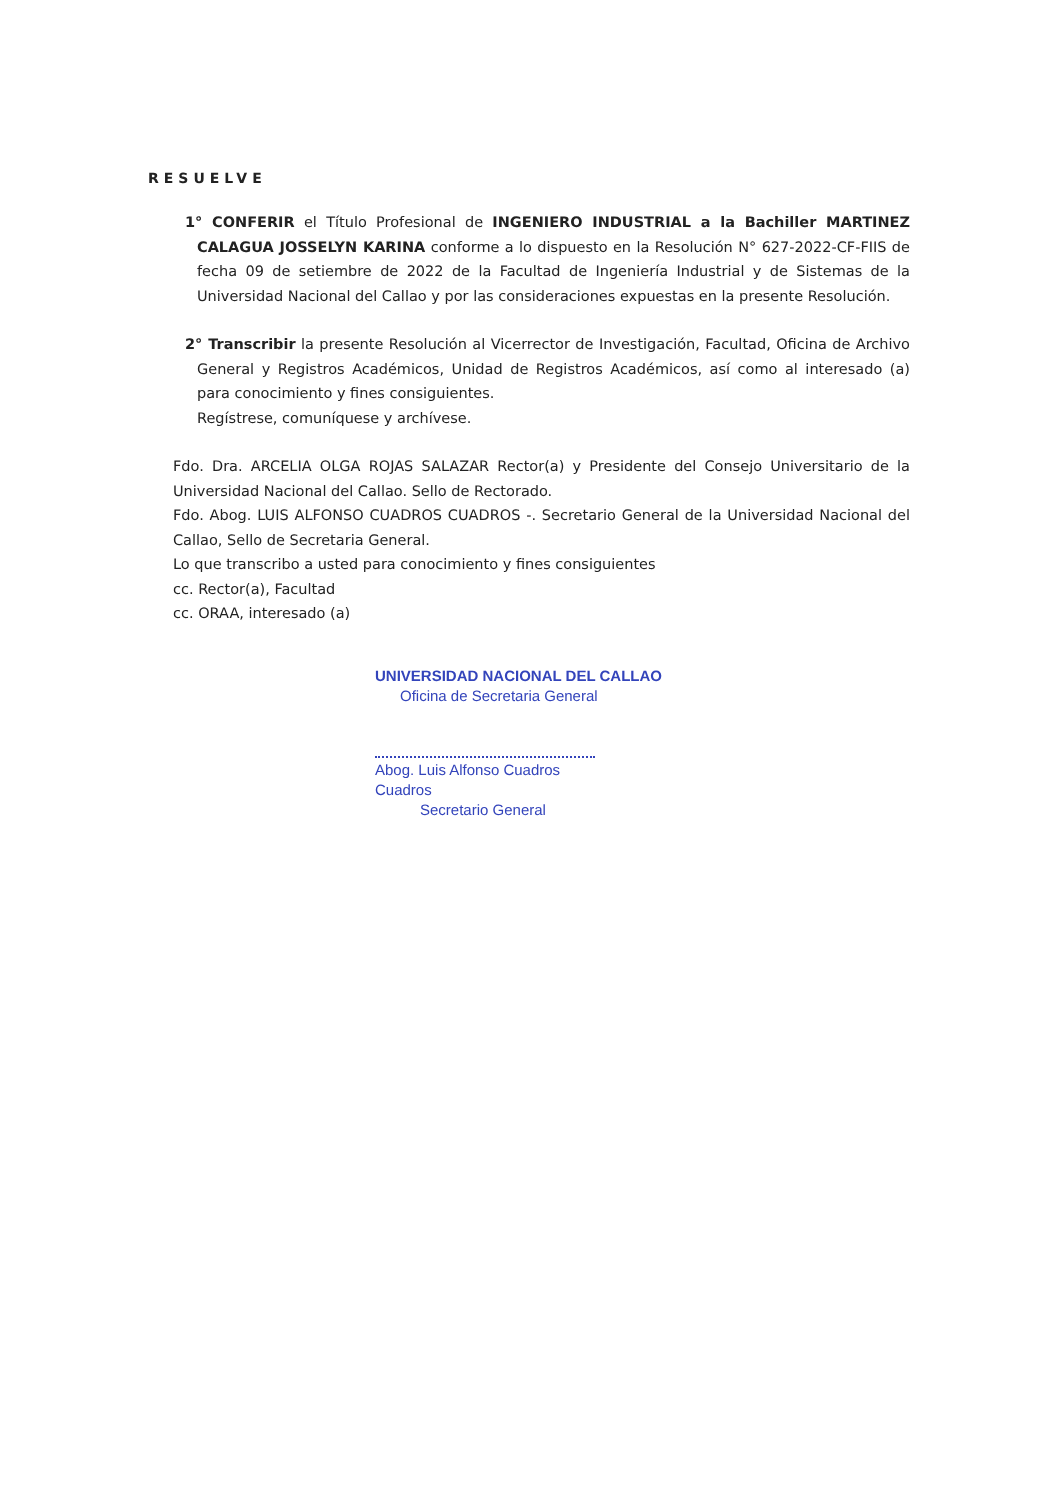RESUELVE
1° CONFERIR el Título Profesional de INGENIERO INDUSTRIAL a la Bachiller MARTINEZ CALAGUA JOSSELYN KARINA conforme a lo dispuesto en la Resolución N° 627-2022-CF-FIIS de fecha 09 de setiembre de 2022 de la Facultad de Ingeniería Industrial y de Sistemas de la Universidad Nacional del Callao y por las consideraciones expuestas en la presente Resolución.
2° Transcribir la presente Resolución al Vicerrector de Investigación, Facultad, Oficina de Archivo General y Registros Académicos, Unidad de Registros Académicos, así como al interesado (a) para conocimiento y fines consiguientes.
Regístrese, comuníquese y archívese.
Fdo. Dra. ARCELIA OLGA ROJAS SALAZAR Rector(a) y Presidente del Consejo Universitario de la Universidad Nacional del Callao. Sello de Rectorado.
Fdo. Abog. LUIS ALFONSO CUADROS CUADROS -. Secretario General de la Universidad Nacional del Callao, Sello de Secretaria General.
Lo que transcribo a usted para conocimiento y fines consiguientes
cc. Rector(a), Facultad
cc. ORAA, interesado (a)
UNIVERSIDAD NACIONAL DEL CALLAO
Oficina de Secretaria General
Abog. Luis Alfonso Cuadros Cuadros
Secretario General